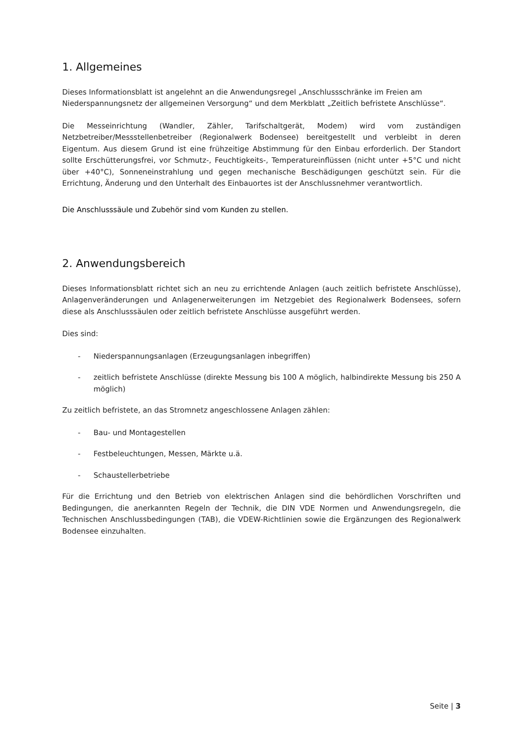1. Allgemeines
Dieses Informationsblatt ist angelehnt an die Anwendungsregel „Anschlussschränke im Freien am Niederspannungsnetz der allgemeinen Versorgung“ und dem Merkblatt „Zeitlich befristete Anschlüsse“.
Die Messeinrichtung (Wandler, Zähler, Tarifschaltgerät, Modem) wird vom zuständigen Netzbetreiber/Messstellenbetreiber (Regionalwerk Bodensee) bereitgestellt und verbleibt in deren Eigentum. Aus diesem Grund ist eine frühzeitige Abstimmung für den Einbau erforderlich. Der Standort sollte Erschütterungsfrei, vor Schmutz-, Feuchtigkeits-, Temperatureinflüssen (nicht unter +5°C und nicht über +40°C), Sonneneinstrahlung und gegen mechanische Beschädigungen geschützt sein. Für die Errichtung, Änderung und den Unterhalt des Einbauortes ist der Anschlussnehmer verantwortlich.
Die Anschlusssäule und Zubehör sind vom Kunden zu stellen.
2. Anwendungsbereich
Dieses Informationsblatt richtet sich an neu zu errichtende Anlagen (auch zeitlich befristete Anschlüsse), Anlagenveränderungen und Anlagenerweiterungen im Netzgebiet des Regionalwerk Bodensees, sofern diese als Anschlusssäulen oder zeitlich befristete Anschlüsse ausgeführt werden.
Dies sind:
- Niederspannungsanlagen (Erzeugungsanlagen inbegriffen)
- zeitlich befristete Anschlüsse (direkte Messung bis 100 A möglich, halbindirekte Messung bis 250 A möglich)
Zu zeitlich befristete, an das Stromnetz angeschlossene Anlagen zählen:
- Bau- und Montagestellen
- Festbeleuchtungen, Messen, Märkte u.ä.
- Schaustellerbetriebe
Für die Errichtung und den Betrieb von elektrischen Anlagen sind die behördlichen Vorschriften und Bedingungen, die anerkannten Regeln der Technik, die DIN VDE Normen und Anwendungsregeln, die Technischen Anschlussbedingungen (TAB), die VDEW-Richtlinien sowie die Ergänzungen des Regionalwerk Bodensee einzuhalten.
Seite | 3